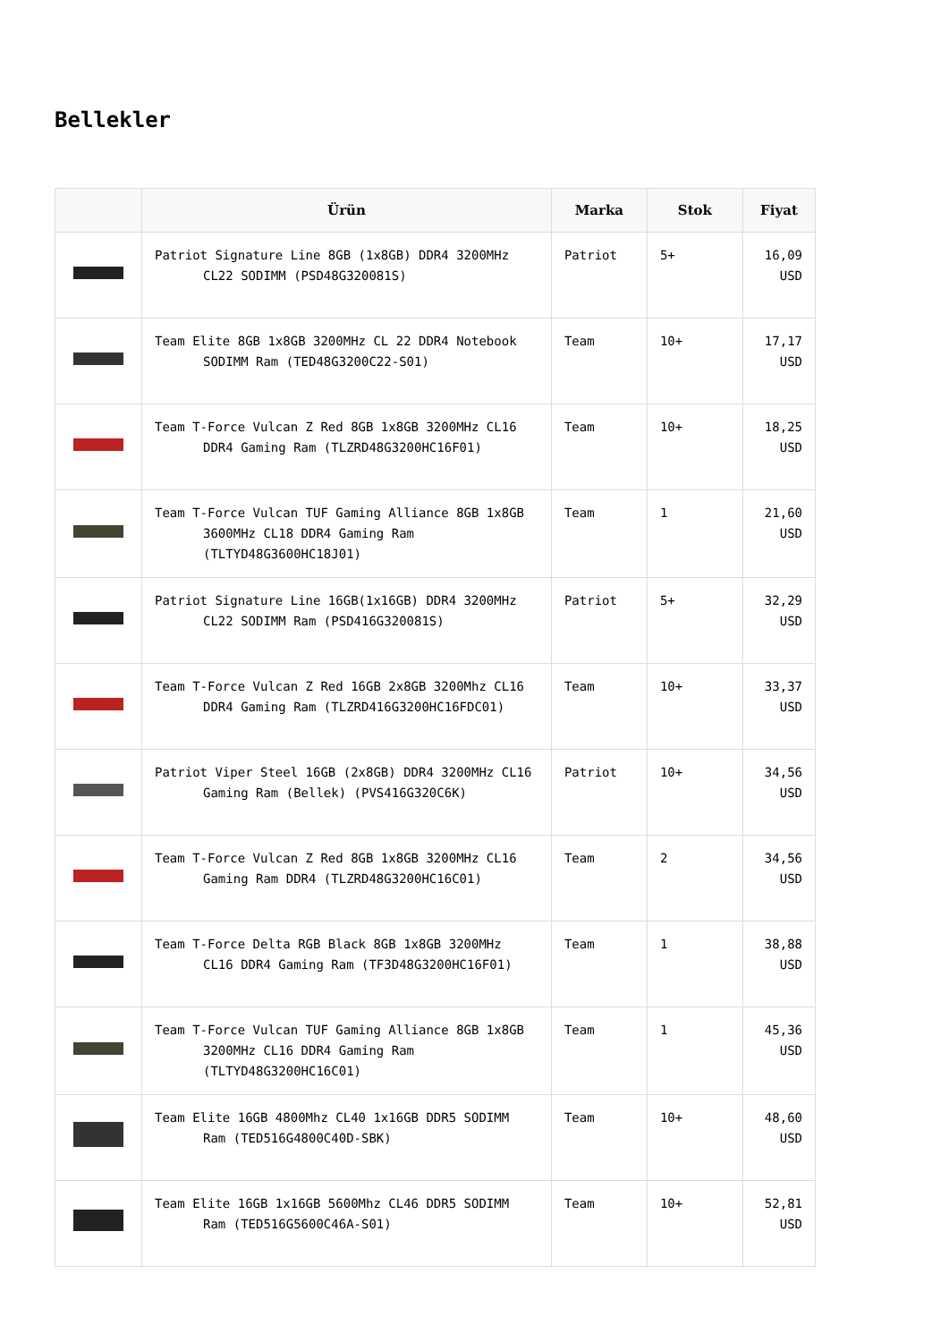Bellekler
| | Ürün | Marka | Stok | Fiyat |
| --- | --- | --- | --- | --- |
| | Patriot Signature Line 8GB (1x8GB) DDR4 3200MHz CL22 SODIMM (PSD48G320081S) | Patriot | 5+ | 16,09 USD |
| | Team Elite 8GB 1x8GB 3200MHz CL 22 DDR4 Notebook SODIMM Ram (TED48G3200C22-S01) | Team | 10+ | 17,17 USD |
| | Team T-Force Vulcan Z Red 8GB 1x8GB 3200MHz CL16 DDR4 Gaming Ram (TLZRD48G3200HC16F01) | Team | 10+ | 18,25 USD |
| | Team T-Force Vulcan TUF Gaming Alliance 8GB 1x8GB 3600MHz CL18 DDR4 Gaming Ram (TLTYD48G3600HC18J01) | Team | 1 | 21,60 USD |
| | Patriot Signature Line 16GB(1x16GB) DDR4 3200MHz CL22 SODIMM Ram (PSD416G320081S) | Patriot | 5+ | 32,29 USD |
| | Team T-Force Vulcan Z Red 16GB 2x8GB 3200Mhz CL16 DDR4 Gaming Ram (TLZRD416G3200HC16FDC01) | Team | 10+ | 33,37 USD |
| | Patriot Viper Steel 16GB (2x8GB) DDR4 3200MHz CL16 Gaming Ram (Bellek) (PVS416G320C6K) | Patriot | 10+ | 34,56 USD |
| | Team T-Force Vulcan Z Red 8GB 1x8GB 3200MHz CL16 Gaming Ram DDR4 (TLZRD48G3200HC16C01) | Team | 2 | 34,56 USD |
| | Team T-Force Delta RGB Black 8GB 1x8GB 3200MHz CL16 DDR4 Gaming Ram (TF3D48G3200HC16F01) | Team | 1 | 38,88 USD |
| | Team T-Force Vulcan TUF Gaming Alliance 8GB 1x8GB 3200MHz CL16 DDR4 Gaming Ram (TLTYD48G3200HC16C01) | Team | 1 | 45,36 USD |
| | Team Elite 16GB 4800Mhz CL40 1x16GB DDR5 SODIMM Ram (TED516G4800C40D-SBK) | Team | 10+ | 48,60 USD |
| | Team Elite 16GB 1x16GB 5600Mhz CL46 DDR5 SODIMM Ram (TED516G5600C46A-S01) | Team | 10+ | 52,81 USD |